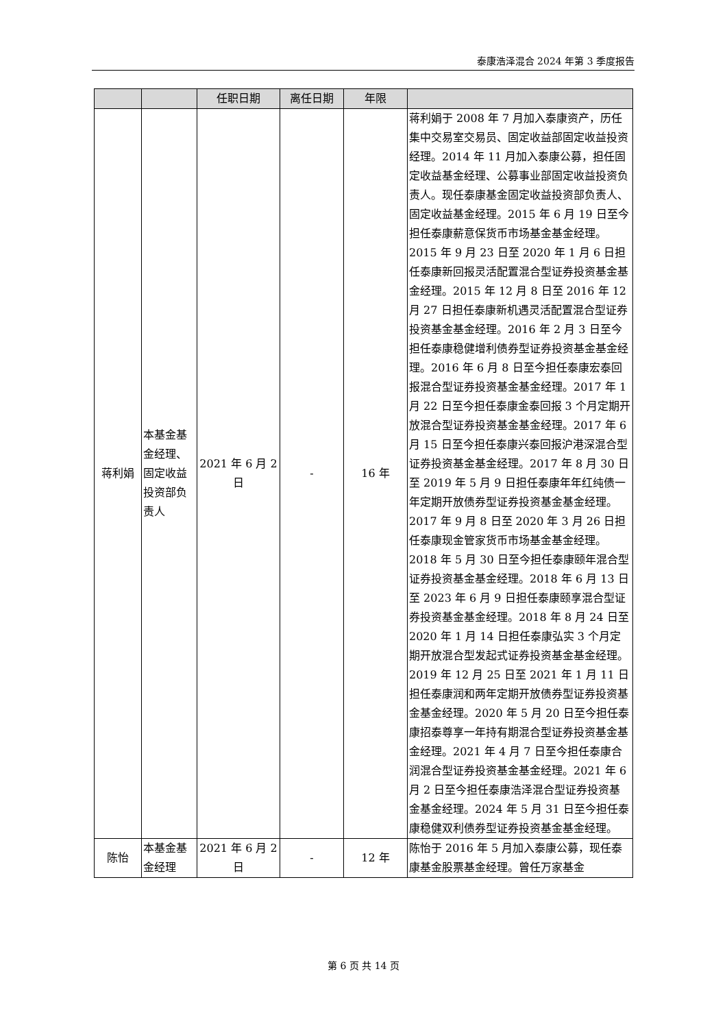泰康浩泽混合 2024 年第 3 季度报告
| | | 任职日期 | 离任日期 | 年限 | |
| --- | --- | --- | --- | --- | --- |
| 蒋利娟 | 本基金基金经理、固定收益投资部负责人 | 2021 年 6 月 2 日 | - | 16 年 | 蒋利娟于 2008 年 7 月加入泰康资产，历任集中交易室交易员、固定收益部固定收益投资经理。2014 年 11 月加入泰康公募，担任固定收益基金经理、公募事业部固定收益投资负责人。现任泰康基金固定收益投资部负责人、固定收益基金经理。2015 年 6 月 19 日至今担任泰康薪意保货币市场基金基金经理。2015 年 9 月 23 日至 2020 年 1 月 6 日担任泰康新回报灵活配置混合型证券投资基金基金经理。2015 年 12 月 8 日至 2016 年 12 月 27 日担任泰康新机遇灵活配置混合型证券投资基金基金经理。2016 年 2 月 3 日至今担任泰康稳健增利债券型证券投资基金基金经理。2016 年 6 月 8 日至今担任泰康宏泰回报混合型证券投资基金基金经理。2017 年 1 月 22 日至今担任泰康金泰回报 3 个月定期开放混合型证券投资基金基金经理。2017 年 6 月 15 日至今担任泰康兴泰回报沪港深混合型证券投资基金基金经理。2017 年 8 月 30 日至 2019 年 5 月 9 日担任泰康年年红纯债一年定期开放债券型证券投资基金基金经理。2017 年 9 月 8 日至 2020 年 3 月 26 日担任泰康现金管家货币市场基金基金经理。2018 年 5 月 30 日至今担任泰康颐年混合型证券投资基金基金经理。2018 年 6 月 13 日至 2023 年 6 月 9 日担任泰康颐享混合型证券投资基金基金经理。2018 年 8 月 24 日至 2020 年 1 月 14 日担任泰康弘实 3 个月定期开放混合型发起式证券投资基金基金经理。2019 年 12 月 25 日至 2021 年 1 月 11 日担任泰康润和两年定期开放债券型证券投资基金基金经理。2020 年 5 月 20 日至今担任泰康招泰尊享一年持有期混合型证券投资基金基金经理。2021 年 4 月 7 日至今担任泰康合润混合型证券投资基金基金经理。2021 年 6 月 2 日至今担任泰康浩泽混合型证券投资基金基金经理。2024 年 5 月 31 日至今担任泰康稳健双利债券型证券投资基金基金经理。 |
| 陈怡 | 本基金基金经理 | 2021 年 6 月 2 日 | - | 12 年 | 陈怡于 2016 年 5 月加入泰康公募，现任泰康基金股票基金经理。曾任万家基金 |
第 6 页 共 14 页